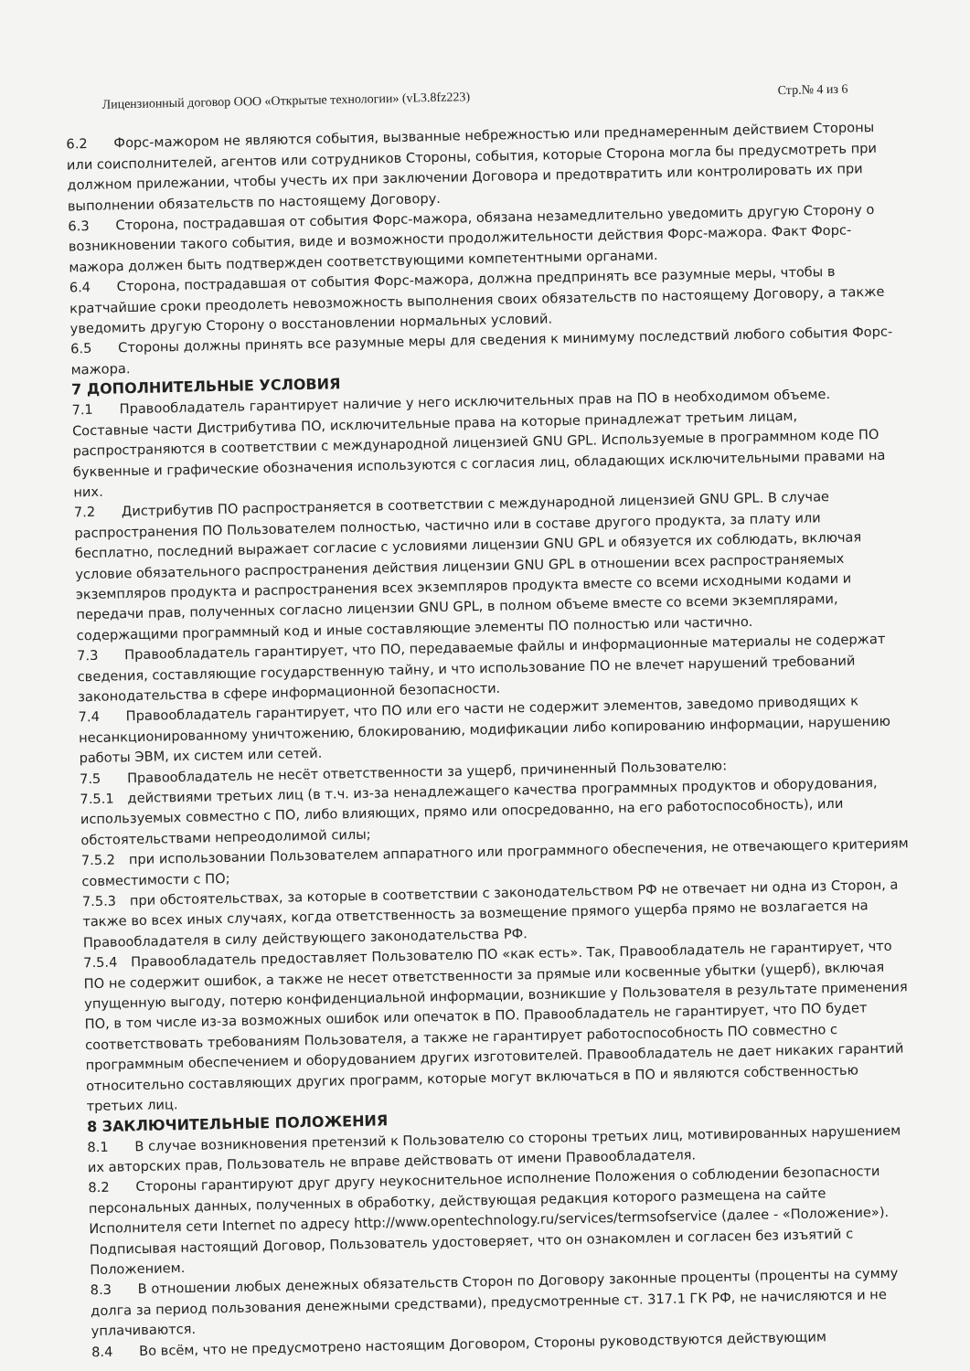Лицензионный договор ООО «Открытые технологии» (vL3.8fz223) Стр.№ 4 из 6
6.2 Форс-мажором не являются события, вызванные небрежностью или преднамеренным действием Стороны или соисполнителей, агентов или сотрудников Стороны, события, которые Сторона могла бы предусмотреть при должном прилежании, чтобы учесть их при заключении Договора и предотвратить или контролировать их при выполнении обязательств по настоящему Договору.
6.3 Сторона, пострадавшая от события Форс-мажора, обязана незамедлительно уведомить другую Сторону о возникновении такого события, виде и возможности продолжительности действия Форс-мажора. Факт Форс-мажора должен быть подтвержден соответствующими компетентными органами.
6.4 Сторона, пострадавшая от события Форс-мажора, должна предпринять все разумные меры, чтобы в кратчайшие сроки преодолеть невозможность выполнения своих обязательств по настоящему Договору, а также уведомить другую Сторону о восстановлении нормальных условий.
6.5 Стороны должны принять все разумные меры для сведения к минимуму последствий любого события Форс-мажора.
7 ДОПОЛНИТЕЛЬНЫЕ УСЛОВИЯ
7.1 Правообладатель гарантирует наличие у него исключительных прав на ПО в необходимом объеме. Составные части Дистрибутива ПО, исключительные права на которые принадлежат третьим лицам, распространяются в соответствии с международной лицензией GNU GPL. Используемые в программном коде ПО буквенные и графические обозначения используются с согласия лиц, обладающих исключительными правами на них.
7.2 Дистрибутив ПО распространяется в соответствии с международной лицензией GNU GPL. В случае распространения ПО Пользователем полностью, частично или в составе другого продукта, за плату или бесплатно, последний выражает согласие с условиями лицензии GNU GPL и обязуется их соблюдать, включая условие обязательного распространения действия лицензии GNU GPL в отношении всех распространяемых экземпляров продукта и распространения всех экземпляров продукта вместе со всеми исходными кодами и передачи прав, полученных согласно лицензии GNU GPL, в полном объеме вместе со всеми экземплярами, содержащими программный код и иные составляющие элементы ПО полностью или частично.
7.3 Правообладатель гарантирует, что ПО, передаваемые файлы и информационные материалы не содержат сведения, составляющие государственную тайну, и что использование ПО не влечет нарушений требований законодательства в сфере информационной безопасности.
7.4 Правообладатель гарантирует, что ПО или его части не содержит элементов, заведомо приводящих к несанкционированному уничтожению, блокированию, модификации либо копированию информации, нарушению работы ЭВМ, их систем или сетей.
7.5 Правообладатель не несёт ответственности за ущерб, причиненный Пользователю:
7.5.1 действиями третьих лиц (в т.ч. из-за ненадлежащего качества программных продуктов и оборудования, используемых совместно с ПО, либо влияющих, прямо или опосредованно, на его работоспособность), или обстоятельствами непреодолимой силы;
7.5.2 при использовании Пользователем аппаратного или программного обеспечения, не отвечающего критериям совместимости с ПО;
7.5.3 при обстоятельствах, за которые в соответствии с законодательством РФ не отвечает ни одна из Сторон, а также во всех иных случаях, когда ответственность за возмещение прямого ущерба прямо не возлагается на Правообладателя в силу действующего законодательства РФ.
7.5.4 Правообладатель предоставляет Пользователю ПО «как есть». Так, Правообладатель не гарантирует, что ПО не содержит ошибок, а также не несет ответственности за прямые или косвенные убытки (ущерб), включая упущенную выгоду, потерю конфиденциальной информации, возникшие у Пользователя в результате применения ПО, в том числе из-за возможных ошибок или опечаток в ПО. Правообладатель не гарантирует, что ПО будет соответствовать требованиям Пользователя, а также не гарантирует работоспособность ПО совместно с программным обеспечением и оборудованием других изготовителей. Правообладатель не дает никаких гарантий относительно составляющих других программ, которые могут включаться в ПО и являются собственностью третьих лиц.
8 ЗАКЛЮЧИТЕЛЬНЫЕ ПОЛОЖЕНИЯ
8.1 В случае возникновения претензий к Пользователю со стороны третьих лиц, мотивированных нарушением их авторских прав, Пользователь не вправе действовать от имени Правообладателя.
8.2 Стороны гарантируют друг другу неукоснительное исполнение Положения о соблюдении безопасности персональных данных, полученных в обработку, действующая редакция которого размещена на сайте Исполнителя сети Internet по адресу http://www.opentechnology.ru/services/termsofservice (далее - «Положение»). Подписывая настоящий Договор, Пользователь удостоверяет, что он ознакомлен и согласен без изъятий с Положением.
8.3 В отношении любых денежных обязательств Сторон по Договору законные проценты (проценты на сумму долга за период пользования денежными средствами), предусмотренные ст. 317.1 ГК РФ, не начисляются и не уплачиваются.
8.4 Во всём, что не предусмотрено настоящим Договором, Стороны руководствуются действующим